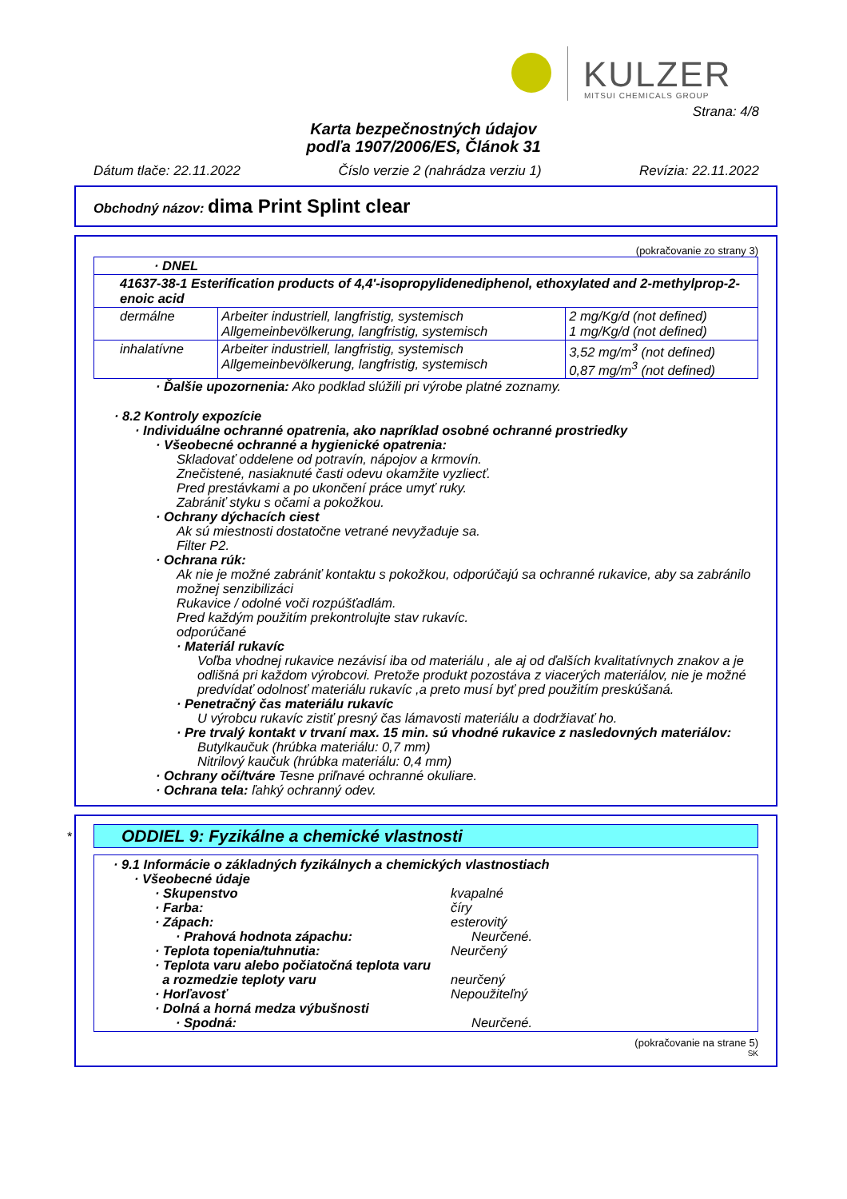KULZER MITSUI CHEMICALS GROUP
Strana: 4/8
Karta bezpečnostných údajov
podľa 1907/2006/ES, Článok 31
Dátum tlače: 22.11.2022 Číslo verzie 2 (nahrádza verziu 1) Revízia: 22.11.2022
Obchodný názov: dima Print Splint clear
(pokračovanie zo strany 3)
| · DNEL | | |
| 41637-38-1 Esterification products of 4,4'-isopropylidenediphenol, ethoxylated and 2-methylprop-2-enoic acid | | |
| dermálne | Arbeiter industriell, langfristig, systemisch Allgemeinbevölkerung, langfristig, systemisch | 2 mg/Kg/d (not defined) 1 mg/Kg/d (not defined) |
| inhalatívne | Arbeiter industriell, langfristig, systemisch Allgemeinbevölkerung, langfristig, systemisch | 3,52 mg/m<sup>3</sup> (not defined) 0,87 mg/m<sup>3</sup> (not defined) |
· Ďalšie upozornenia: Ako podklad slúžili pri výrobe platné zoznamy.
· 8.2 Kontroly expozície
· Individuálne ochranné opatrenia, ako napríklad osobné ochranné prostriedky
· Všeobecné ochranné a hygienické opatrenia:
Skladovať oddelene od potravín, nápojov a krmovín.
Znečistené, nasiaknuté časti odevu okamžite vyzliecť.
Pred prestávkami a po ukončení práce umyť ruky.
Zabrániť styku s očami a pokožkou.
· Ochrany dýchacích ciest
Ak sú miestnosti dostatočne vetrané nevyžaduje sa.
Filter P2.
· Ochrana rúk:
Ak nie je možné zabrániť kontaktu s pokožkou, odporúčajú sa ochranné rukavice, aby sa zabránilo možnej senzibilizáci
Rukavice / odolné voči rozpúšťadlám.
Pred každým použitím prekontrolujte stav rukavíc.
odporúčané
· Materiál rukavíc
Voľba vhodnej rukavice nezávisí iba od materiálu , ale aj od ďalších kvalitatívnych znakov a je odlišná pri každom výrobcovi. Pretože produkt pozostáva z viacerých materiálov, nie je možné predvídať odolnosť materiálu rukavíc ,a preto musí byť pred použitím preskúšaná.
· Penetračný čas materiálu rukavíc
U výrobcu rukavíc zistiť presný čas lámavosti materiálu a dodržiavať ho.
· Pre trvalý kontakt v trvaní max. 15 min. sú vhodné rukavice z nasledovných materiálov:
Butylkaučuk (hrúbka materiálu: 0,7 mm)
Nitrilový kaučuk (hrúbka materiálu: 0,4 mm)
· Ochrany očí/tváre Tesne priľnavé ochranné okuliare.
· Ochrana tela: ľahký ochranný odev.
*
ODDIEL 9: Fyzikálne a chemické vlastnosti
· 9.1 Informácie o základných fyzikálnych a chemických vlastnostiach
· Všeobecné údaje
· Skupenstvo kvapalné
· Farba: číry
· Zápach: esterovitý
· Prahová hodnota zápachu: Neurčené.
· Teplota topenia/tuhnutia: Neurčený
· Teplota varu alebo počiatočná teplota varu
a rozmedzie teploty varu neurčený
· Horľavosť Nepoužiteľný
· Dolná a horná medza výbušnosti
· Spodná: Neurčené.
(pokračovanie na strane 5)
SK